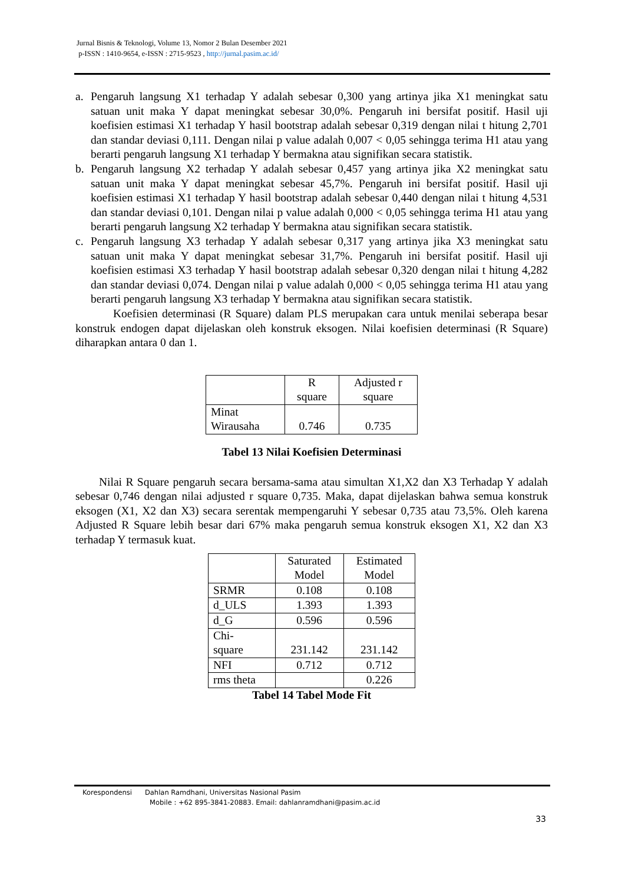Jurnal Bisnis & Teknologi, Volume 13, Nomor 2 Bulan Desember 2021
p-ISSN : 1410-9654, e-ISSN : 2715-9523 , http://jurnal.pasim.ac.id/
a. Pengaruh langsung X1 terhadap Y adalah sebesar 0,300 yang artinya jika X1 meningkat satu satuan unit maka Y dapat meningkat sebesar 30,0%. Pengaruh ini bersifat positif. Hasil uji koefisien estimasi X1 terhadap Y hasil bootstrap adalah sebesar 0,319 dengan nilai t hitung 2,701 dan standar deviasi 0,111. Dengan nilai p value adalah 0,007 < 0,05 sehingga terima H1 atau yang berarti pengaruh langsung X1 terhadap Y bermakna atau signifikan secara statistik.
b. Pengaruh langsung X2 terhadap Y adalah sebesar 0,457 yang artinya jika X2 meningkat satu satuan unit maka Y dapat meningkat sebesar 45,7%. Pengaruh ini bersifat positif. Hasil uji koefisien estimasi X1 terhadap Y hasil bootstrap adalah sebesar 0,440 dengan nilai t hitung 4,531 dan standar deviasi 0,101. Dengan nilai p value adalah 0,000 < 0,05 sehingga terima H1 atau yang berarti pengaruh langsung X2 terhadap Y bermakna atau signifikan secara statistik.
c. Pengaruh langsung X3 terhadap Y adalah sebesar 0,317 yang artinya jika X3 meningkat satu satuan unit maka Y dapat meningkat sebesar 31,7%. Pengaruh ini bersifat positif. Hasil uji koefisien estimasi X3 terhadap Y hasil bootstrap adalah sebesar 0,320 dengan nilai t hitung 4,282 dan standar deviasi 0,074. Dengan nilai p value adalah 0,000 < 0,05 sehingga terima H1 atau yang berarti pengaruh langsung X3 terhadap Y bermakna atau signifikan secara statistik.
Koefisien determinasi (R Square) dalam PLS merupakan cara untuk menilai seberapa besar konstruk endogen dapat dijelaskan oleh konstruk eksogen. Nilai koefisien determinasi (R Square) diharapkan antara 0 dan 1.
| | R square | Adjusted r square |
| Minat Wirausaha | 0.746 | 0.735 |
Tabel 13 Nilai Koefisien Determinasi
Nilai R Square pengaruh secara bersama-sama atau simultan X1,X2 dan X3 Terhadap Y adalah sebesar 0,746 dengan nilai adjusted r square 0,735. Maka, dapat dijelaskan bahwa semua konstruk eksogen (X1, X2 dan X3) secara serentak mempengaruhi Y sebesar 0,735 atau 73,5%. Oleh karena Adjusted R Square lebih besar dari 67% maka pengaruh semua konstruk eksogen X1, X2 dan X3 terhadap Y termasuk kuat.
| | Saturated Model | Estimated Model |
| SRMR | 0.108 | 0.108 |
| d_ULS | 1.393 | 1.393 |
| d_G | 0.596 | 0.596 |
| Chi- square | 231.142 | 231.142 |
| NFI | 0.712 | 0.712 |
| rms theta | | 0.226 |
Tabel 14 Tabel Mode Fit
Korespondensi Dahlan Ramdhani, Universitas Nasional Pasim
Mobile : +62 895-3841-20883. Email: dahlanramdhani@pasim.ac.id
33